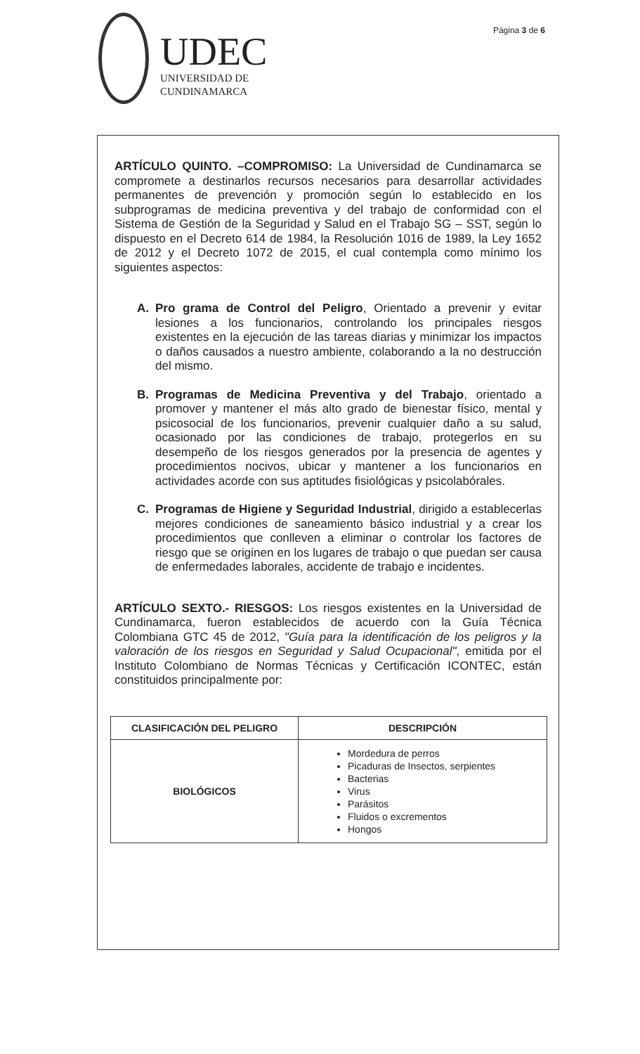UDEC
UNIVERSIDAD DE
CUNDINAMARCA
Página 3 de 6
ARTÍCULO QUINTO. –COMPROMISO: La Universidad de Cundinamarca se compromete a destinarlos recursos necesarios para desarrollar actividades permanentes de prevención y promoción según lo establecido en los subprogramas de medicina preventiva y del trabajo de conformidad con el Sistema de Gestión de la Seguridad y Salud en el Trabajo SG – SST, según lo dispuesto en el Decreto 614 de 1984, la Resolución 1016 de 1989, la Ley 1652 de 2012 y el Decreto 1072 de 2015, el cual contempla como mínimo los siguientes aspectos:
A.
Pro grama de Control del Peligro, Orientado a prevenir y evitar lesiones a los funcionarios, controlando los principales riesgos existentes en la ejecución de las tareas diarias y minimizar los impactos o daños causados a nuestro ambiente, colaborando a la no destrucción del mismo.
B.
Programas de Medicina Preventiva y del Trabajo, orientado a promover y mantener el más alto grado de bienestar físico, mental y psicosocial de los funcionarios, prevenir cualquier daño a su salud, ocasionado por las condiciones de trabajo, protegerlos en su desempeño de los riesgos generados por la presencia de agentes y procedimientos nocivos, ubicar y mantener a los funcionarios en actividades acorde con sus aptitudes fisiológicas y psicolabórales.
C.
Programas de Higiene y Seguridad Industrial, dirigido a establecerlas mejores condiciones de saneamiento básico industrial y a crear los procedimientos que conlleven a eliminar o controlar los factores de riesgo que se originen en los lugares de trabajo o que puedan ser causa de enfermedades laborales, accidente de trabajo e incidentes.
ARTÍCULO SEXTO.- RIESGOS: Los riesgos existentes en la Universidad de Cundinamarca, fueron establecidos de acuerdo con la Guía Técnica Colombiana GTC 45 de 2012, "Guía para la identificación de los peligros y la valoración de los riesgos en Seguridad y Salud Ocupacional", emitida por el Instituto Colombiano de Normas Técnicas y Certificación ICONTEC, están constituidos principalmente por:
| CLASIFICACIÓN DEL PELIGRO | DESCRIPCIÓN |
| --- | --- |
| BIOLÓGICOS | Mordedura de perros Picaduras de Insectos, serpientes Bacterias Virus Parásitos Fluidos o excrementos Hongos |